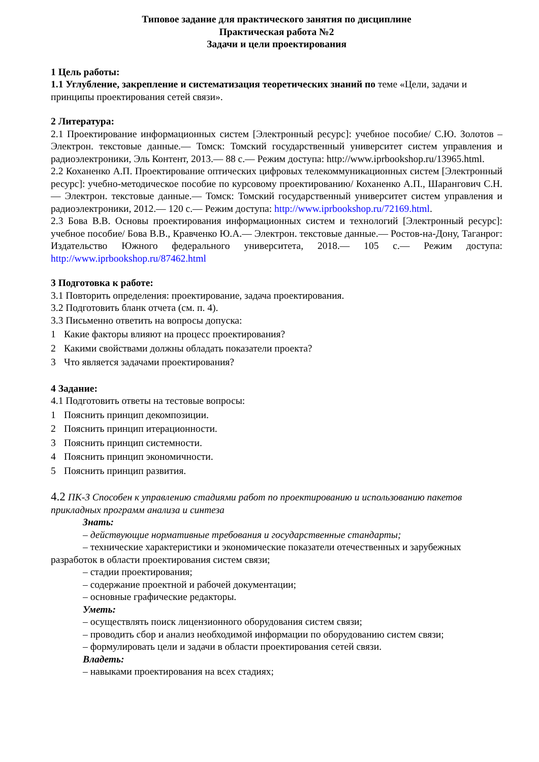Типовое задание для практического занятия по дисциплине
Практическая работа №2
Задачи и цели проектирования
1 Цель работы:
1.1 Углубление, закрепление и систематизация теоретических знаний по теме «Цели, задачи и принципы проектирования сетей связи».
2 Литература:
2.1 Проектирование информационных систем [Электронный ресурс]: учебное пособие/ С.Ю. Золотов – Электрон. текстовые данные.— Томск: Томский государственный университет систем управления и радиоэлектроники, Эль Контент, 2013.— 88 c.— Режим доступа: http://www.iprbookshop.ru/13965.html.
2.2 Коханенко А.П. Проектирование оптических цифровых телекоммуникационных систем [Электронный ресурс]: учебно-методическое пособие по курсовому проектированию/ Коханенко А.П., Шарангович С.Н.— Электрон. текстовые данные.— Томск: Томский государственный университет систем управления и радиоэлектроники, 2012.— 120 c.— Режим доступа: http://www.iprbookshop.ru/72169.html.
2.3 Бова В.В. Основы проектирования информационных систем и технологий [Электронный ресурс]: учебное пособие/ Бова В.В., Кравченко Ю.А.— Электрон. текстовые данные.— Ростов-на-Дону, Таганрог: Издательство Южного федерального университета, 2018.— 105 c.— Режим доступа: http://www.iprbookshop.ru/87462.html
3 Подготовка к работе:
3.1 Повторить определения: проектирование, задача проектирования.
3.2 Подготовить бланк отчета (см. п. 4).
3.3 Письменно ответить на вопросы допуска:
1 Какие факторы влияют на процесс проектирования?
2 Какими свойствами должны обладать показатели проекта?
3 Что является задачами проектирования?
4 Задание:
4.1 Подготовить ответы на тестовые вопросы:
1 Пояснить принцип декомпозиции.
2 Пояснить принцип итерационности.
3 Пояснить принцип системности.
4 Пояснить принцип экономичности.
5 Пояснить принцип развития.
4.2 ПК-3 Способен к управлению стадиями работ по проектированию и использованию пакетов прикладных программ анализа и синтеза
Знать:
– действующие нормативные требования и государственные стандарты;
– технические характеристики и экономические показатели отечественных и зарубежных разработок в области проектирования систем связи;
– стадии проектирования;
– содержание проектной и рабочей документации;
– основные графические редакторы.
Уметь:
– осуществлять поиск лицензионного оборудования систем связи;
– проводить сбор и анализ необходимой информации по оборудованию систем связи;
– формулировать цели и задачи в области проектирования сетей связи.
Владеть:
– навыками проектирования на всех стадиях;